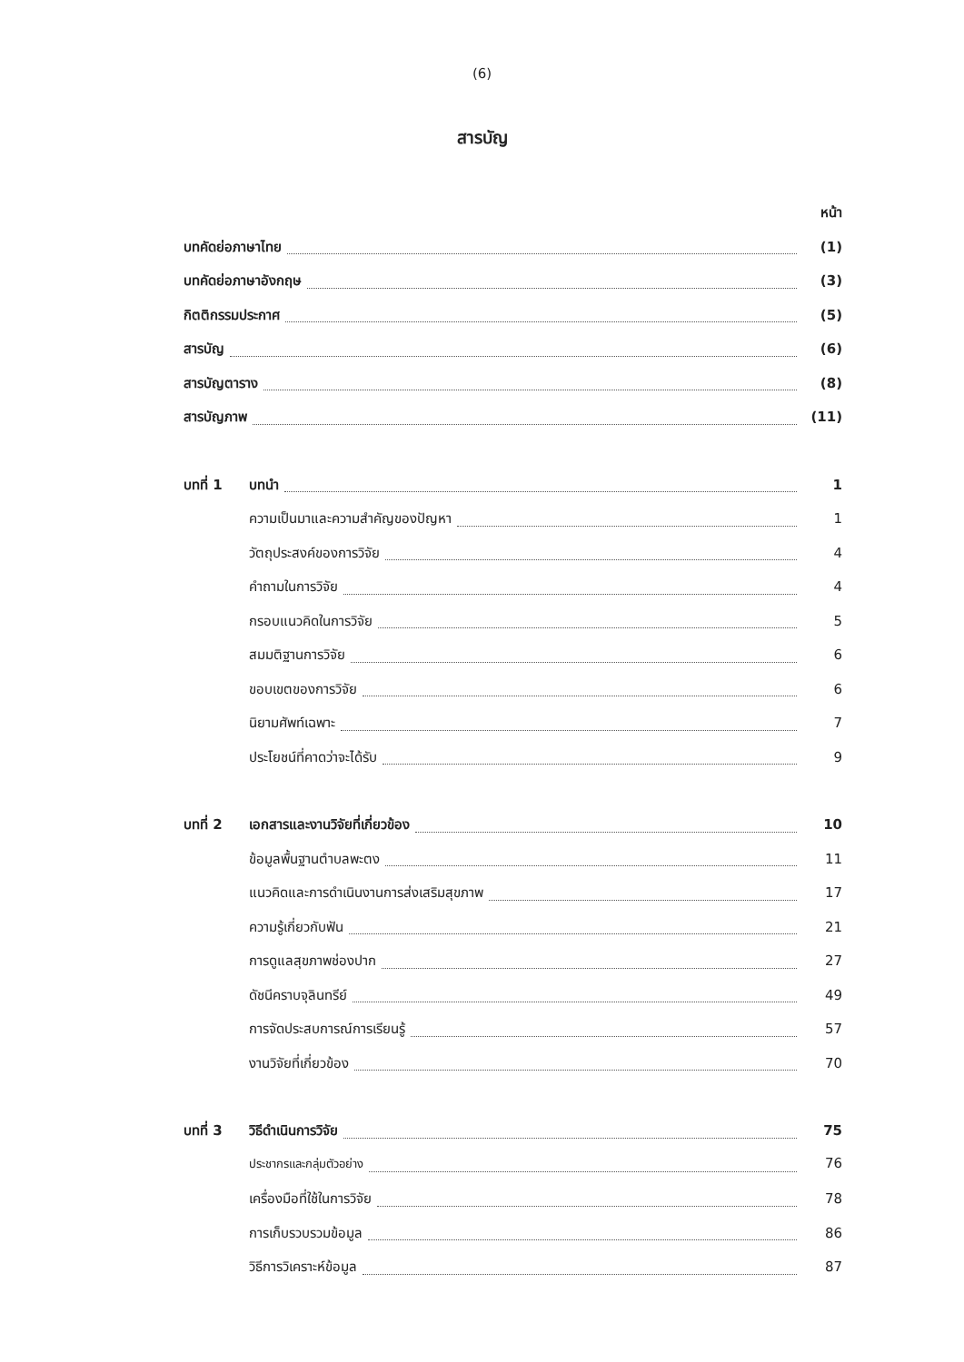(6)
สารบัญ
หน้า
บทคัดย่อภาษาไทย (1)
บทคัดย่อภาษาอังกฤษ (3)
กิตติกรรมประกาศ (5)
สารบัญ (6)
สารบัญตาราง (8)
สารบัญภาพ (11)
บทที่ 1 บทนำ 1
ความเป็นมาและความสำคัญของปัญหา 1
วัตถุประสงค์ของการวิจัย 4
คำถามในการวิจัย 4
กรอบแนวคิดในการวิจัย 5
สมมติฐานการวิจัย 6
ขอบเขตของการวิจัย 6
นิยามศัพท์เฉพาะ 7
ประโยชน์ที่คาดว่าจะได้รับ 9
บทที่ 2 เอกสารและงานวิจัยที่เกี่ยวข้อง 10
ข้อมูลพื้นฐานตำบลพะตง 11
แนวคิดและการดำเนินงานการส่งเสริมสุขภาพ 17
ความรู้เกี่ยวกับฟัน 21
การดูแลสุขภาพช่องปาก 27
ดัชนีคราบจุลินทรีย์ 49
การจัดประสบการณ์การเรียนรู้ 57
งานวิจัยที่เกี่ยวข้อง 70
บทที่ 3 วิธีดำเนินการวิจัย 75
ประชากรและกลุ่มตัวอย่าง 76
เครื่องมือที่ใช้ในการวิจัย 78
การเก็บรวบรวมข้อมูล 86
วิธีการวิเคราะห์ข้อมูล 87